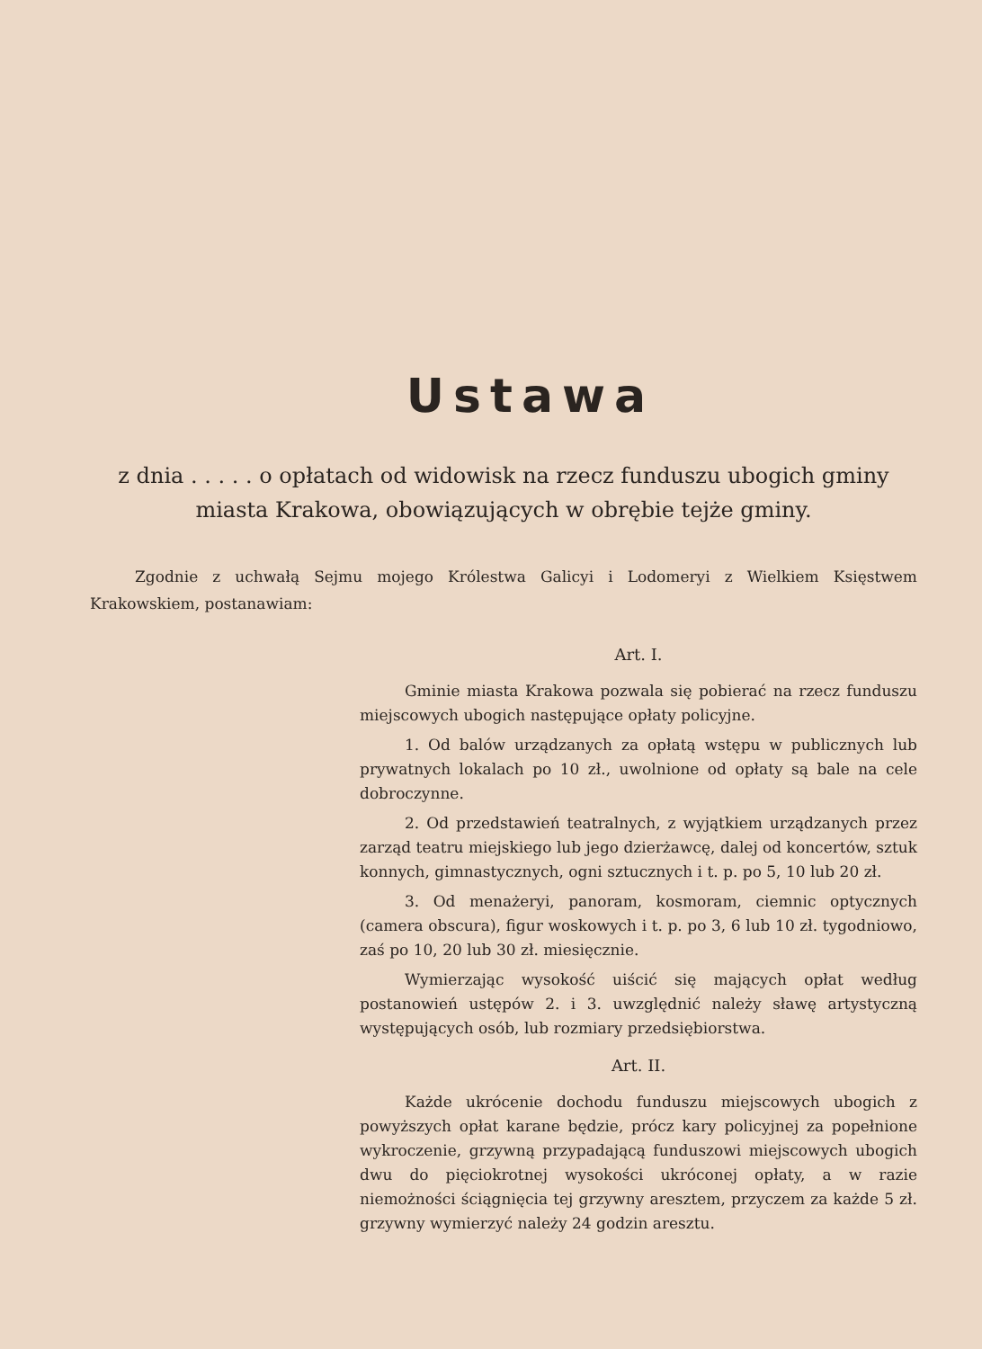Ustawa
z dnia . . . . . o opłatach od widowisk na rzecz funduszu ubogich gminy miasta Krakowa, obowiązujących w obrębie tejże gminy.
Zgodnie z uchwałą Sejmu mojego Królestwa Galicyi i Lodomeryi z Wielkiem Księstwem Krakowskiem, postanawiam:
Art. I.
Gminie miasta Krakowa pozwala się pobierać na rzecz funduszu miejscowych ubogich następujące opłaty policyjne.
1. Od balów urządzanych za opłatą wstępu w publicznych lub prywatnych lokalach po 10 zł., uwolnione od opłaty są bale na cele dobroczynne.
2. Od przedstawień teatralnych, z wyjątkiem urządzanych przez zarząd teatru miejskiego lub jego dzierżawcę, dalej od koncertów, sztuk konnych, gimnastycznych, ogni sztucznych i t. p. po 5, 10 lub 20 zł.
3. Od menażeryi, panoram, kosmoram, ciemnic optycznych (camera obscura), figur woskowych i t. p. po 3, 6 lub 10 zł. tygodniowo, zaś po 10, 20 lub 30 zł. miesięcznie.
Wymierzając wysokość uiścić się mających opłat według postanowień ustępów 2. i 3. uwzględnić należy sławę artystyczną występujących osób, lub rozmiary przedsiębiorstwa.
Art. II.
Każde ukrócenie dochodu funduszu miejscowych ubogich z powyższych opłat karane będzie, prócz kary policyjnej za popełnione wykroczenie, grzywną przypadającą funduszowi miejscowych ubogich dwu do pięciokrotnej wysokości ukróconej opłaty, a w razie niemożności ściągnięcia tej grzywny aresztem, przyczem za każde 5 zł. grzywny wymierzyć należy 24 godzin aresztu.